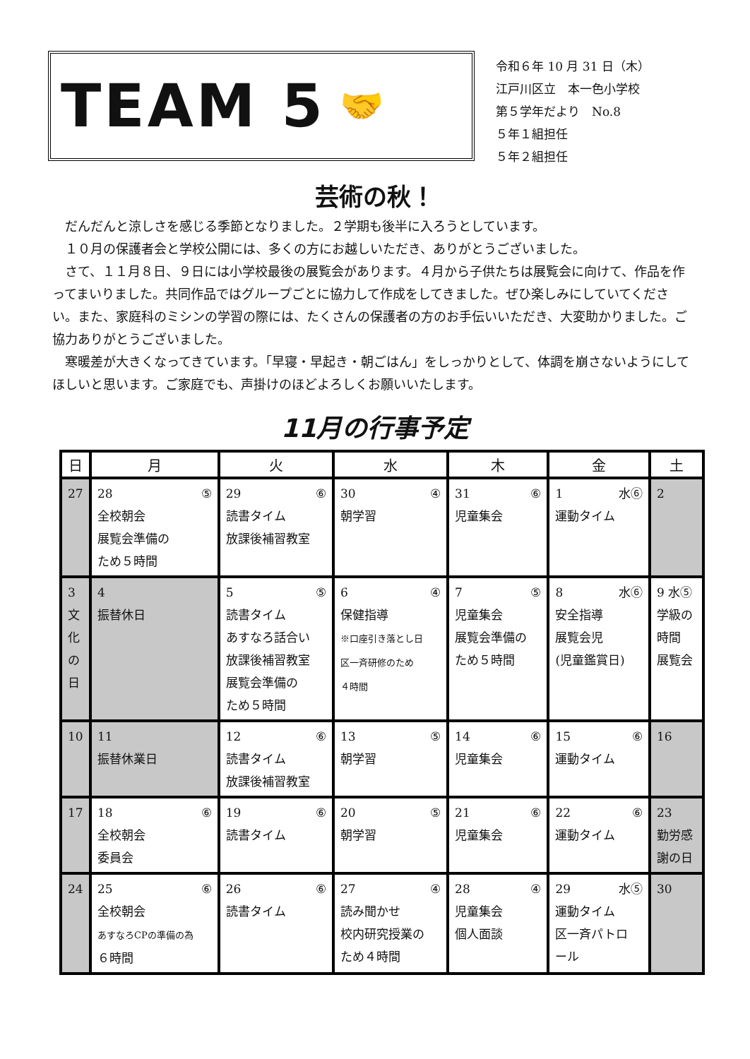TEAM 5 🤝
令和６年 10 月 31 日（木）
江戸川区立　本一色小学校
第５学年だより　No.8
５年１組担任
５年２組担任
芸術の秋！
だんだんと涼しさを感じる季節となりました。２学期も後半に入ろうとしています。
１０月の保護者会と学校公開には、多くの方にお越しいただき、ありがとうございました。
さて、１１月８日、９日には小学校最後の展覧会があります。４月から子供たちは展覧会に向けて、作品を作ってまいりました。共同作品ではグループごとに協力して作成をしてきました。ぜひ楽しみにしていてください。また、家庭科のミシンの学習の際には、たくさんの保護者の方のお手伝いいただき、大変助かりました。ご協力ありがとうございました。
寒暖差が大きくなってきています。「早寝・早起き・朝ごはん」をしっかりとして、体調を崩さないようにしてほしいと思います。ご家庭でも、声掛けのほどよろしくお願いいたします。
11月の行事予定
| 日 | 月 | 火 | 水 | 木 | 金 | 土 |
| --- | --- | --- | --- | --- | --- | --- |
| 27 | 28 ⑤ 全校朝会 展覧会準備の ため５時間 | 29 ⑥ 読書タイム 放課後補習教室 | 30 ④ 朝学習 | 31 ⑥ 児童集会 | 1 水⑥ 運動タイム | 2 |
| 3 文 化 の 日 | 4 振替休日 | 5 ⑤ 読書タイム あすなろ話合い 放課後補習教室 展覧会準備の ため５時間 | 6 ④ 保健指導 ※口座引き落とし日 区一斉研修のため ４時間 | 7 ⑤ 児童集会 展覧会準備の ため５時間 | 8 水⑥ 安全指導 展覧会児 (児童鑑賞日) | 9 水⑤ 学級の 時間 展覧会 |
| 10 | 11 振替休業日 | 12 ⑥ 読書タイム 放課後補習教室 | 13 ⑤ 朝学習 | 14 ⑥ 児童集会 | 15 ⑥ 運動タイム | 16 |
| 17 | 18 ⑥ 全校朝会 委員会 | 19 ⑥ 読書タイム | 20 ⑤ 朝学習 | 21 ⑥ 児童集会 | 22 ⑥ 運動タイム | 23 勤労感 謝の日 |
| 24 | 25 ⑥ 全校朝会 あすなろCPの準備の為 ６時間 | 26 ⑥ 読書タイム | 27 ④ 読み聞かせ 校内研究授業の ため４時間 | 28 ④ 児童集会 個人面談 | 29 水⑤ 運動タイム 区一斉パトロ ール | 30 |